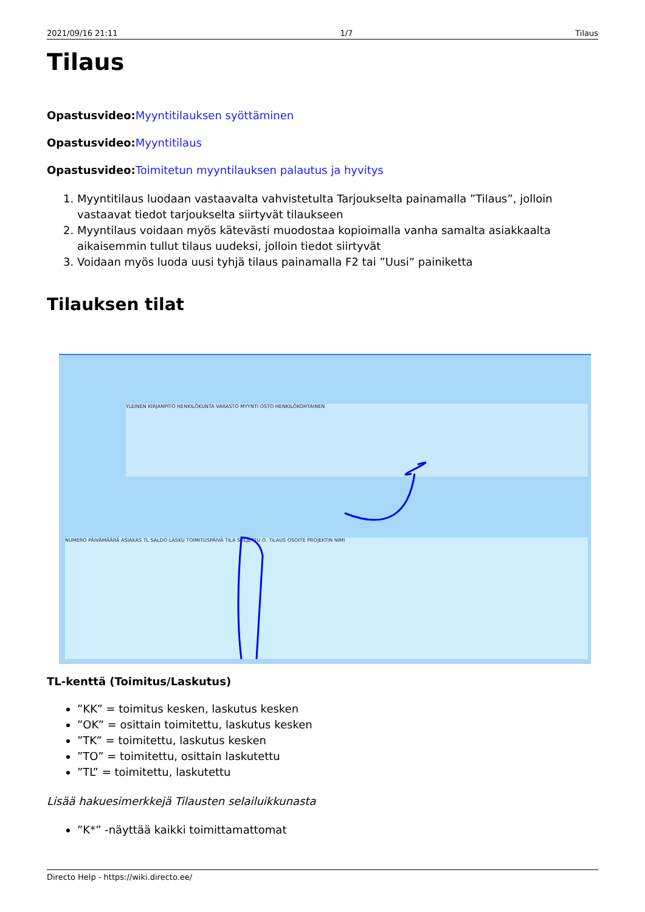2021/09/16 21:11 1/7 Tilaus
Tilaus
Opastusvideo: Myyntitilauksen syöttäminen
Opastusvideo: Myyntitilaus
Opastusvideo: Toimitetun myyntilauksen palautus ja hyvitys
1. Myyntitilaus luodaan vastaavalta vahvistetulta Tarjoukselta painamalla ”Tilaus”, jolloin vastaavat tiedot tarjoukselta siirtyvät tilaukseen
2. Myyntilaus voidaan myös kätevästi muodostaa kopioimalla vanha samalta asiakkaalta aikaisemmin tullut tilaus uudeksi, jolloin tiedot siirtyvät
3. Voidaan myös luoda uusi tyhjä tilaus painamalla F2 tai ”Uusi” painiketta
Tilauksen tilat
YLEINEN KIRJANPITO HENKILÖKUNTA VARASTO MYYNTI OSTO HENKILÖKOHTAINEN
NUMERO PÄIVÄMÄÄRÄ ASIAKAS TL SALDO LASKU TOIMITUSPÄIVÄ TILA SULJETTU O. TILAUS OSOITE PROJEKTIN NIMI
TL-kenttä (Toimitus/Laskutus)
”KK” = toimitus kesken, laskutus kesken
”OK” = osittain toimitettu, laskutus kesken
”TK” = toimitettu, laskutus kesken
”TO” = toimitettu, osittain laskutettu
”TL” = toimitettu, laskutettu
Lisää hakuesimerkkejä Tilausten selailuikkunasta
”K*” -näyttää kaikki toimittamattomat
Directo Help - https://wiki.directo.ee/